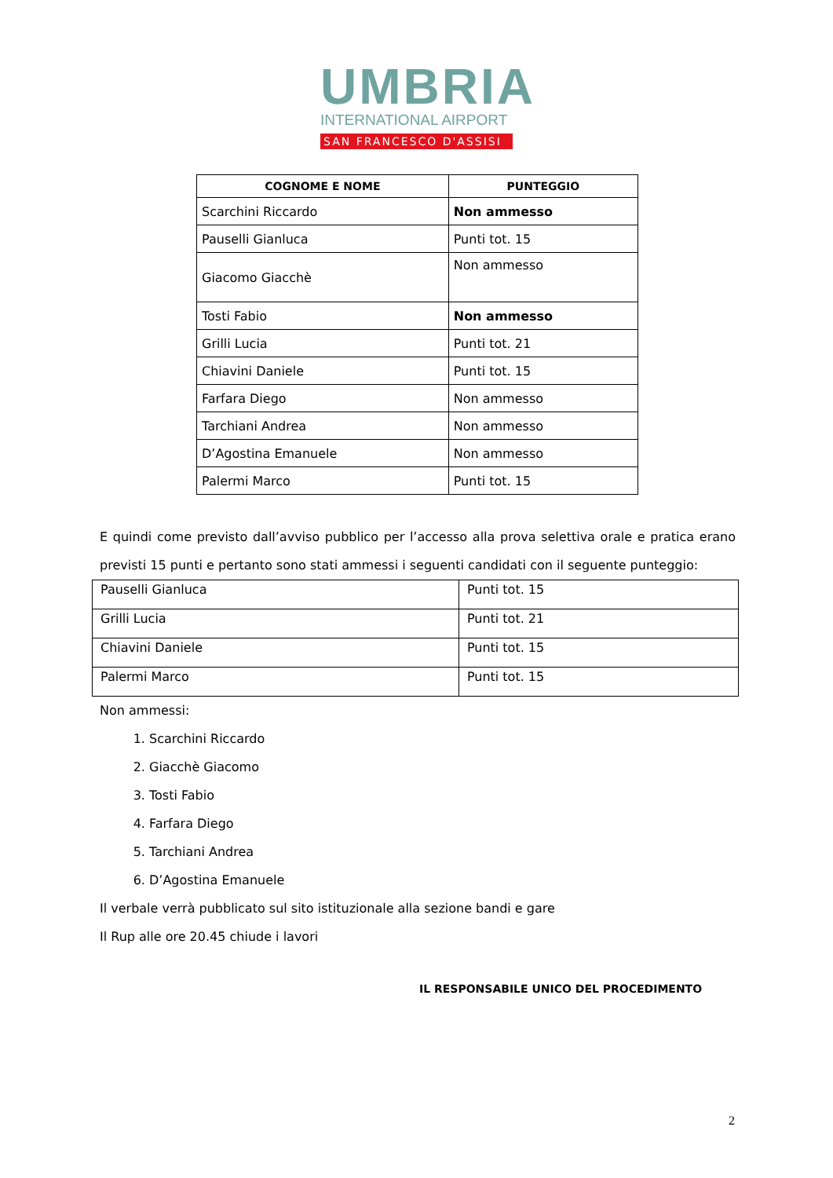UMBRIA
INTERNATIONAL AIRPORT
SAN FRANCESCO D'ASSISI
| COGNOME E NOME | PUNTEGGIO |
| --- | --- |
| Scarchini Riccardo | Non ammesso |
| Pauselli Gianluca | Punti tot. 15 |
| Giacomo Giacchè | Non ammesso |
| Tosti Fabio | Non ammesso |
| Grilli Lucia | Punti tot. 21 |
| Chiavini Daniele | Punti tot. 15 |
| Farfara Diego | Non ammesso |
| Tarchiani Andrea | Non ammesso |
| D’Agostina Emanuele | Non ammesso |
| Palermi Marco | Punti tot. 15 |
E quindi come previsto dall’avviso pubblico per l’accesso alla prova selettiva orale e pratica erano previsti 15 punti e pertanto sono stati ammessi i seguenti candidati con il seguente punteggio:
| Pauselli Gianluca | Punti tot. 15 |
| Grilli Lucia | Punti tot. 21 |
| Chiavini Daniele | Punti tot. 15 |
| Palermi Marco | Punti tot. 15 |
Non ammessi:
1. Scarchini Riccardo
2. Giacchè Giacomo
3. Tosti Fabio
4. Farfara Diego
5. Tarchiani Andrea
6. D’Agostina Emanuele
Il verbale verrà pubblicato sul sito istituzionale alla sezione bandi e gare
Il Rup alle ore 20.45 chiude i lavori
IL RESPONSABILE UNICO DEL PROCEDIMENTO
2